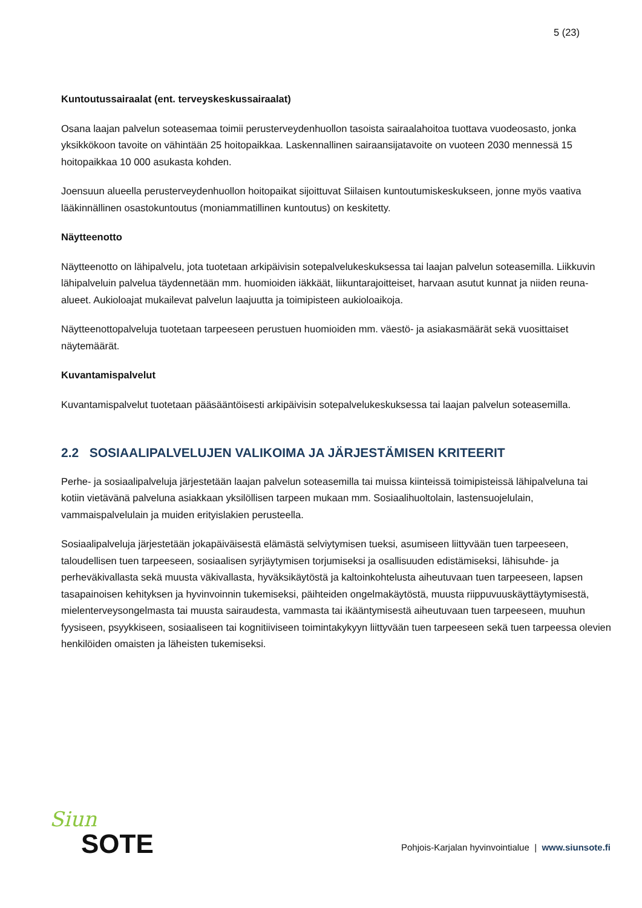5 (23)
Kuntoutussairaalat (ent. terveyskeskussairaalat)
Osana laajan palvelun soteasemaa toimii perusterveydenhuollon tasoista sairaalahoitoa tuottava vuodeosasto, jonka yksikkökoon tavoite on vähintään 25 hoitopaikkaa. Laskennallinen sairaansijatavoite on vuoteen 2030 mennessä 15 hoitopaikkaa 10 000 asukasta kohden.
Joensuun alueella perusterveydenhuollon hoitopaikat sijoittuvat Siilaisen kuntoutumiskeskukseen, jonne myös vaativa lääkinnällinen osastokuntoutus (moniammatillinen kuntoutus) on keskitetty.
Näytteenotto
Näytteenotto on lähipalvelu, jota tuotetaan arkipäivisin sotepalvelukeskuksessa tai laajan palvelun soteasemilla. Liikkuvin lähipalveluin palvelua täydennetään mm. huomioiden iäkkäät, liikuntarajoitteiset, harvaan asutut kunnat ja niiden reuna-alueet. Aukioloajat mukailevat palvelun laajuutta ja toimipisteen aukioloaikoja.
Näytteenottopalveluja tuotetaan tarpeeseen perustuen huomioiden mm. väestö- ja asiakasmäärät sekä vuosittaiset näytemäärät.
Kuvantamispalvelut
Kuvantamispalvelut tuotetaan pääsääntöisesti arkipäivisin sotepalvelukeskuksessa tai laajan palvelun soteasemilla.
2.2 SOSIAALIPALVELUJEN VALIKOIMA JA JÄRJESTÄMISEN KRITEERIT
Perhe- ja sosiaalipalveluja järjestetään laajan palvelun soteasemilla tai muissa kiinteissä toimipisteissä lähipalveluna tai kotiin vietävänä palveluna asiakkaan yksilöllisen tarpeen mukaan mm. Sosiaalihuoltolain, lastensuojelulain, vammaispalvelulain ja muiden erityislakien perusteella.
Sosiaalipalveluja järjestetään jokapäiväisestä elämästä selviytymisen tueksi, asumiseen liittyvään tuen tarpeeseen, taloudellisen tuen tarpeeseen, sosiaalisen syrjäytymisen torjumiseksi ja osallisuuden edistämiseksi, lähisuhde- ja perheväkivallasta sekä muusta väkivallasta, hyväksikäytöstä ja kaltoinkohtelusta aiheutuvaan tuen tarpeeseen, lapsen tasapainoisen kehityksen ja hyvinvoinnin tukemiseksi, päihteiden ongelmakäytöstä, muusta riippuvuuskäyttäytymisestä, mielenterveysongelmasta tai muusta sairaudesta, vammasta tai ikääntymisestä aiheutuvaan tuen tarpeeseen, muuhun fyysiseen, psyykkiseen, sosiaaliseen tai kognitiiviseen toimintakykyyn liittyvään tuen tarpeeseen sekä tuen tarpeessa olevien henkilöiden omaisten ja läheisten tukemiseksi.
Siun
SOTE
Pohjois-Karjalan hyvinvointialue | www.siunsote.fi